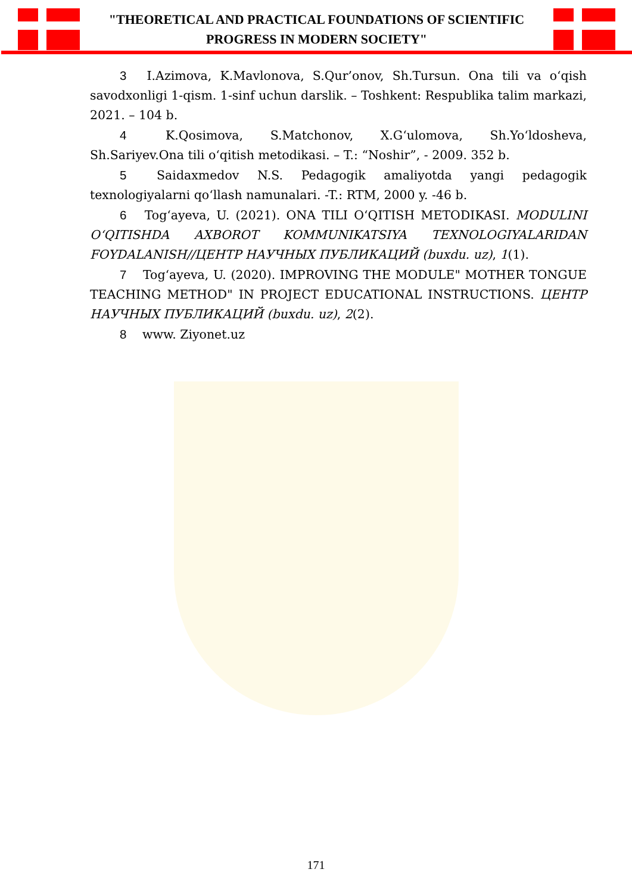"THEORETICAL AND PRACTICAL FOUNDATIONS OF SCIENTIFIC
PROGRESS IN MODERN SOCIETY"
3 I.Azimova, K.Mavlonova, S.Qur’onov, Sh.Tursun. Ona tili va oʻqish savodxonligi 1-qism. 1-sinf uchun darslik. – Toshkent: Respublika talim markazi, 2021. – 104 b.
4 K.Qosimova, S.Matchonov, X.Gʻulomova, Sh.Yoʻldosheva, Sh.Sariyev.Ona tili oʻqitish metodikasi. – T.: “Noshir”, - 2009. 352 b.
5 Saidaxmedov N.S. Pedagogik amaliyotda yangi pedagogik texnologiyalarni qoʻllash namunalari. -T.: RTM, 2000 y. -46 b.
6 Togʻayeva, U. (2021). ONA TILI OʻQITISH METODIKASI. MODULINI OʻQITISHDA AXBOROT KOMMUNIKATSIYA TEXNOLOGIYALARIDAN FOYDALANISH//ЦЕНТР НАУЧНЫХ ПУБЛИКАЦИЙ (buxdu. uz), 1(1).
7 Togʻayeva, U. (2020). IMPROVING THE MODULE" MOTHER TONGUE TEACHING METHOD" IN PROJECT EDUCATIONAL INSTRUCTIONS. ЦЕНТР НАУЧНЫХ ПУБЛИКАЦИЙ (buxdu. uz), 2(2).
8 www. Ziyonet.uz
171